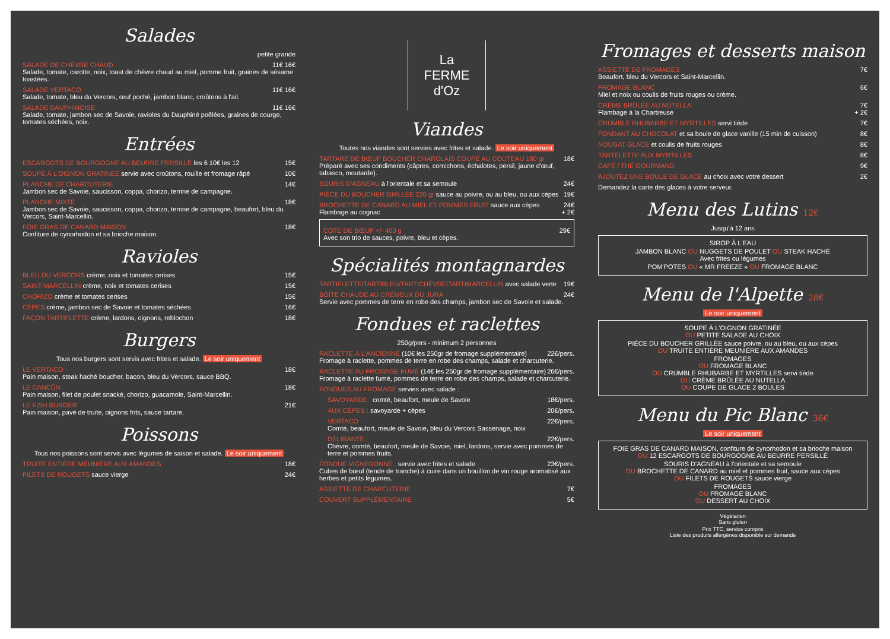Salades
petite grande
SALADE DE CHÈVRE CHAUD 11€ 16€
Salade, tomate, carotte, noix, toast de chèvre chaud au miel, pomme fruit, graines de sésame toastées.
SALADE VERTACO 11€ 16€
Salade, tomate, bleu du Vercors, œuf poché, jambon blanc, croûtons à l'ail.
SALADE DAUPHINOISE 11€ 16€
Salade, tomate, jambon sec de Savoie, ravioles du Dauphiné poêlées, graines de courge, tomates séchées, noix.
Entrées
ESCARGOTS DE BOURGOGNE AU BEURRE PERSILLÉ les 6 10€ les 12 15€
SOUPE À L'OIGNON GRATINÉE servie avec croûtons, rouille et fromage râpé 10€
PLANCHE DE CHARCUTERIE 14€
Jambon sec de Savoie, saucisson, coppa, chorizo, terrine de campagne.
PLANCHE MIXTE 18€
Jambon sec de Savoie, saucisson, coppa, chorizo, terrine de campagne, beaufort, bleu du Vercors, Saint-Marcellin.
FOIE GRAS DE CANARD MAISON 18€
Confiture de cynorhodon et sa brioche maison.
Ravioles
BLEU DU VERCORS crème, noix et tomates cerises 15€
SAINT-MARCELLIN crème, noix et tomates cerises 15€
CHORIZO crème et tomates cerises 15€
CÈPES crème, jambon sec de Savoie et tomates séchées 16€
FAÇON TARTIFLETTE crème, lardons, oignons, reblochon 18€
Burgers
Tous nos burgers sont servis avec frites et salade. Le soir uniquement
LE VERTACO 18€
Pain maison, steak haché boucher, bacon, bleu du Vercors, sauce BBQ.
LE CANCÜN 18€
Pain maison, filet de poulet snacké, chorizo, guacamole, Saint-Marcellin.
LE FISH BURGER 21€
Pain maison, pavé de truite, oignons frits, sauce tartare.
Poissons
Tous nos poissons sont servis avec légumes de saison et salade. Le soir uniquement
TRUITE ENTIÈRE MEUNIÈRE AUX AMANDES 18€
FILETS DE ROUGETS sauce vierge 24€
La
FERME
d'Oz
Viandes
Toutes nos viandes sont servies avec frites et salade. Le soir uniquement
TARTARE DE BŒUF BOUCHER CHAROLAIS COUPÉ AU COUTEAU 180 gr 18€
Préparé avec ses condiments (câpres, cornichons, échalotes, persil, jaune d'œuf, tabasco, moutarde).
SOURIS D'AGNEAU à l'orientale et sa semoule 24€
PIÈCE DU BOUCHER GRILLÉE 220 gr sauce au poivre, ou au bleu, ou aux cèpes 19€
BROCHETTE DE CANARD AU MIEL ET POMMES FRUIT sauce aux cèpes 24€
Flambage au cognac + 2€
CÔTE DE BŒUF +/- 400 g 29€
Avec son trio de sauces, poivre, bleu et cèpes.
Spécialités montagnardes
TARTIFLETTE/TARTIBLEU/TARTICHÈVRE/TARTIMARCELLIN avec salade verte 19€
BOÎTE CHAUDE AU CRÉMEUX DU JURA 24€
Servie avec pommes de terre en robe des champs, jambon sec de Savoie et salade.
Fondues et raclettes
250g/pers - minimum 2 personnes
RACLETTE À L'ANCIENNE (10€ les 250gr de fromage supplémentaire) 22€/pers.
Fromage à raclette, pommes de terre en robe des champs, salade et charcuterie.
RACLETTE AU FROMAGE FUMÉ (14€ les 250gr de fromage supplémentaire) 26€/pers.
Fromage à raclette fumé, pommes de terre en robe des champs, salade et charcuterie.
FONDUES AU FROMAGE servies avec salade :
SAVOYARDE : comté, beaufort, meule de Savoie 18€/pers.
AUX CÈPES : savoyarde + cèpes 20€/pers.
VERTACO : 22€/pers.
Comté, beaufort, meule de Savoie, bleu du Vercors Sassenage, noix
DÉLIRANTE : 22€/pers.
Chèvre, comté, beaufort, meule de Savoie, miel, lardons, servie avec pommes de terre et pommes fruits.
FONDUE VIGNERONNE : servie avec frites et salade 23€/pers.
Cubes de bœuf (tende de tranche) à cuire dans un bouillon de vin rouge aromatisé aux herbes et petits légumes.
ASSIETTE DE CHARCUTERIE 7€
COUVERT SUPPLÉMENTAIRE 5€
Fromages et desserts maison
ASSIETTE DE FROMAGES 7€
Beaufort, bleu du Vercors et Saint-Marcellin.
FROMAGE BLANC 6€
Miel et noix ou coulis de fruits rouges ou crème.
CRÈME BRÛLÉE AU NUTELLA 7€
Flambage à la Chartreuse + 2€
CRUMBLE RHUBARBE ET MYRTILLES servi tiède 7€
FONDANT AU CHOCOLAT et sa boule de glace vanille (15 min de cuisson) 8€
NOUGAT GLACÉ et coulis de fruits rouges 8€
TARTELETTE AUX MYRTILLES 8€
CAFÉ / THÉ GOURMAND 9€
AJOUTEZ UNE BOULE DE GLACE au choix avec votre dessert 2€
Demandez la carte des glaces à votre serveur.
Menu des Lutins 12€
Jusqu'à 12 ans
SIROP À L'EAU
JAMBON BLANC OU NUGGETS DE POULET OU STEAK HACHÉ
Avec frites ou légumes
POM'POTES OU « MR FREEZE » OU FROMAGE BLANC
Menu de l'Alpette 28€
Le soir uniquement
SOUPE À L'OIGNON GRATINÉE
OU PETITE SALADE AU CHOIX
PIÈCE DU BOUCHER GRILLÉE sauce poivre, ou au bleu, ou aux cèpes
OU TRUITE ENTIÈRE MEUNIÈRE AUX AMANDES
FROMAGES
OU FROMAGE BLANC
OU CRUMBLE RHUBARBE ET MYRTILLES servi tiède
OU CRÈME BRÛLÉE AU NUTELLA
OU COUPE DE GLACE 2 BOULES
Menu du Pic Blanc 36€
Le soir uniquement
FOIE GRAS DE CANARD MAISON, confiture de cynorhodon et sa brioche maison
OU 12 ESCARGOTS DE BOURGOGNE AU BEURRE PERSILLÉ
SOURIS D'AGNEAU à l'orientale et sa semoule
OU BROCHETTE DE CANARD au miel et pommes fruit, sauce aux cèpes
OU FILETS DE ROUGETS sauce vierge
FROMAGES
OU FROMAGE BLANC
OU DESSERT AU CHOIX
Végétarien
Sans gluten
Prix TTC, service compris
Liste des produits allergènes disponible sur demande